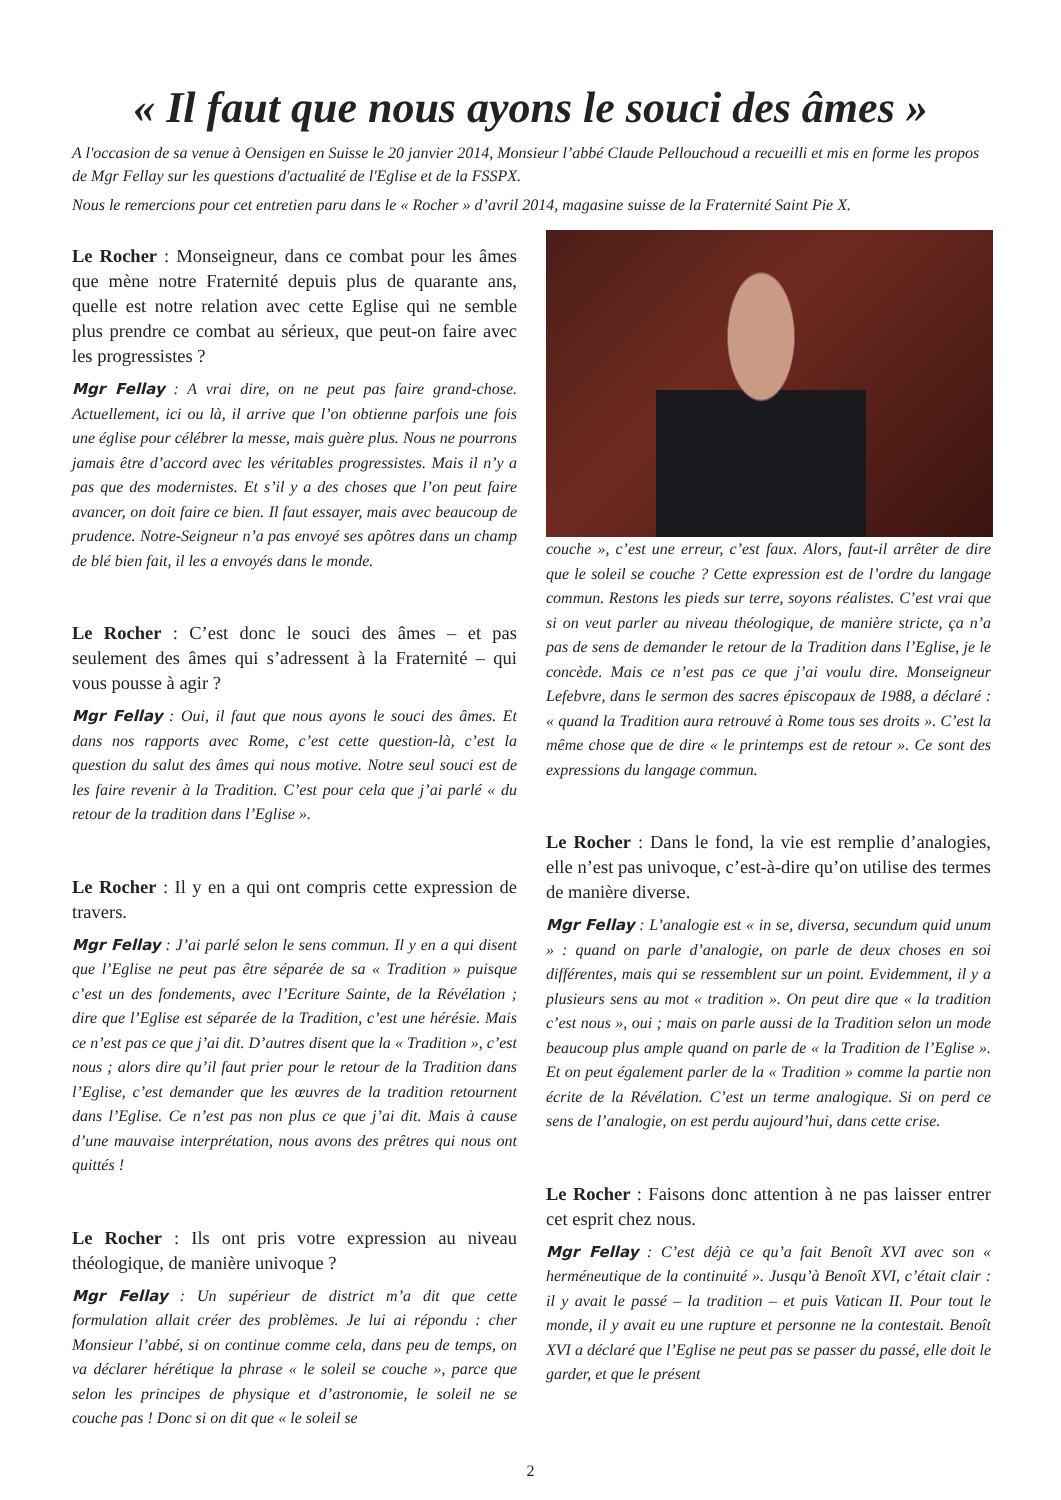« Il faut que nous ayons le souci des âmes »
A l'occasion de sa venue à Oensigen en Suisse le 20 janvier 2014, Monsieur l’abbé Claude Pellouchoud a recueilli et mis en forme les propos de Mgr Fellay sur les questions d'actualité de l'Eglise et de la FSSPX.
Nous le remercions pour cet entretien paru dans le « Rocher » d’avril 2014, magasine suisse de la Fraternité Saint Pie X.
Le Rocher : Monseigneur, dans ce combat pour les âmes que mène notre Fraternité depuis plus de quarante ans, quelle est notre relation avec cette Eglise qui ne semble plus prendre ce combat au sérieux, que peut-on faire avec les progressistes ?
Mgr Fellay : A vrai dire, on ne peut pas faire grand-chose. Actuellement, ici ou là, il arrive que l’on obtienne parfois une fois une église pour célébrer la messe, mais guère plus. Nous ne pourrons jamais être d’accord avec les véritables progressistes. Mais il n’y a pas que des modernistes. Et s’il y a des choses que l’on peut faire avancer, on doit faire ce bien. Il faut essayer, mais avec beaucoup de prudence. Notre-Seigneur n’a pas envoyé ses apôtres dans un champ de blé bien fait, il les a envoyés dans le monde.
Le Rocher : C’est donc le souci des âmes – et pas seulement des âmes qui s’adressent à la Fraternité – qui vous pousse à agir ?
Mgr Fellay : Oui, il faut que nous ayons le souci des âmes. Et dans nos rapports avec Rome, c’est cette question-là, c’est la question du salut des âmes qui nous motive. Notre seul souci est de les faire revenir à la Tradition. C’est pour cela que j’ai parlé « du retour de la tradition dans l’Eglise ».
Le Rocher : Il y en a qui ont compris cette expression de travers.
Mgr Fellay : J’ai parlé selon le sens commun. Il y en a qui disent que l’Eglise ne peut pas être séparée de sa « Tradition » puisque c’est un des fondements, avec l’Ecriture Sainte, de la Révélation ; dire que l’Eglise est séparée de la Tradition, c’est une hérésie. Mais ce n’est pas ce que j’ai dit. D’autres disent que la « Tradition », c’est nous ; alors dire qu’il faut prier pour le retour de la Tradition dans l’Eglise, c’est demander que les œuvres de la tradition retournent dans l’Eglise. Ce n’est pas non plus ce que j’ai dit. Mais à cause d’une mauvaise interprétation, nous avons des prêtres qui nous ont quittés !
Le Rocher : Ils ont pris votre expression au niveau théologique, de manière univoque ?
Mgr Fellay : Un supérieur de district m’a dit que cette formulation allait créer des problèmes. Je lui ai répondu : cher Monsieur l’abbé, si on continue comme cela, dans peu de temps, on va déclarer hérétique la phrase « le soleil se couche », parce que selon les principes de physique et d’astronomie, le soleil ne se couche pas ! Donc si on dit que « le soleil se
couche », c’est une erreur, c’est faux. Alors, faut-il arrêter de dire que le soleil se couche ? Cette expression est de l’ordre du langage commun. Restons les pieds sur terre, soyons réalistes. C’est vrai que si on veut parler au niveau théologique, de manière stricte, ça n’a pas de sens de demander le retour de la Tradition dans l’Eglise, je le concède. Mais ce n’est pas ce que j’ai voulu dire. Monseigneur Lefebvre, dans le sermon des sacres épiscopaux de 1988, a déclaré : « quand la Tradition aura retrouvé à Rome tous ses droits ». C’est la même chose que de dire « le printemps est de retour ». Ce sont des expressions du langage commun.
Le Rocher : Dans le fond, la vie est remplie d’analogies, elle n’est pas univoque, c’est-à-dire qu’on utilise des termes de manière diverse.
Mgr Fellay : L’analogie est « in se, diversa, secundum quid unum » : quand on parle d’analogie, on parle de deux choses en soi différentes, mais qui se ressemblent sur un point. Evidemment, il y a plusieurs sens au mot « tradition ». On peut dire que « la tradition c’est nous », oui ; mais on parle aussi de la Tradition selon un mode beaucoup plus ample quand on parle de « la Tradition de l’Eglise ». Et on peut également parler de la « Tradition » comme la partie non écrite de la Révélation. C’est un terme analogique. Si on perd ce sens de l’analogie, on est perdu aujourd’hui, dans cette crise.
Le Rocher : Faisons donc attention à ne pas laisser entrer cet esprit chez nous.
Mgr Fellay : C’est déjà ce qu’a fait Benoît XVI avec son « herméneutique de la continuité ». Jusqu’à Benoît XVI, c’était clair : il y avait le passé – la tradition – et puis Vatican II. Pour tout le monde, il y avait eu une rupture et personne ne la contestait. Benoît XVI a déclaré que l’Eglise ne peut pas se passer du passé, elle doit le garder, et que le présent
2